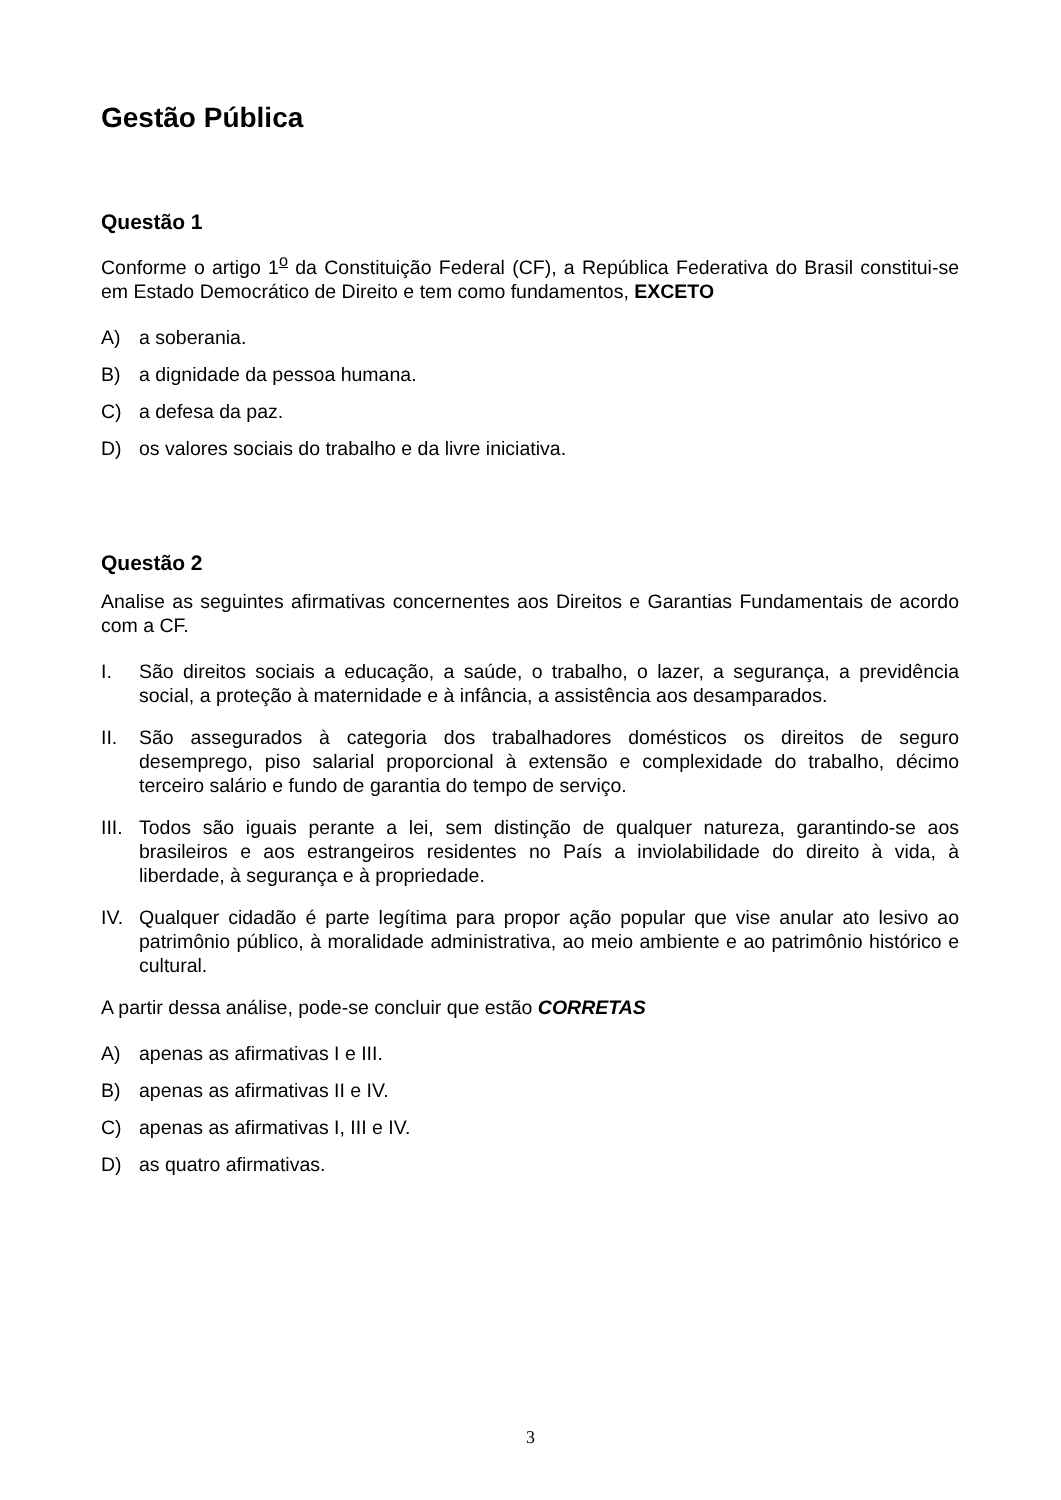Gestão Pública
Questão 1
Conforme o artigo 1<sup>o</sup> da Constituição Federal (CF), a República Federativa do Brasil constitui-se em Estado Democrático de Direito e tem como fundamentos, EXCETO
A) a soberania.
B) a dignidade da pessoa humana.
C) a defesa da paz.
D) os valores sociais do trabalho e da livre iniciativa.
Questão 2
Analise as seguintes afirmativas concernentes aos Direitos e Garantias Fundamentais de acordo com a CF.
I. São direitos sociais a educação, a saúde, o trabalho, o lazer, a segurança, a previdência social, a proteção à maternidade e à infância, a assistência aos desamparados.
II. São assegurados à categoria dos trabalhadores domésticos os direitos de seguro desemprego, piso salarial proporcional à extensão e complexidade do trabalho, décimo terceiro salário e fundo de garantia do tempo de serviço.
III. Todos são iguais perante a lei, sem distinção de qualquer natureza, garantindo-se aos brasileiros e aos estrangeiros residentes no País a inviolabilidade do direito à vida, à liberdade, à segurança e à propriedade.
IV. Qualquer cidadão é parte legítima para propor ação popular que vise anular ato lesivo ao patrimônio público, à moralidade administrativa, ao meio ambiente e ao patrimônio histórico e cultural.
A partir dessa análise, pode-se concluir que estão CORRETAS
A) apenas as afirmativas I e III.
B) apenas as afirmativas II e IV.
C) apenas as afirmativas I, III e IV.
D) as quatro afirmativas.
3